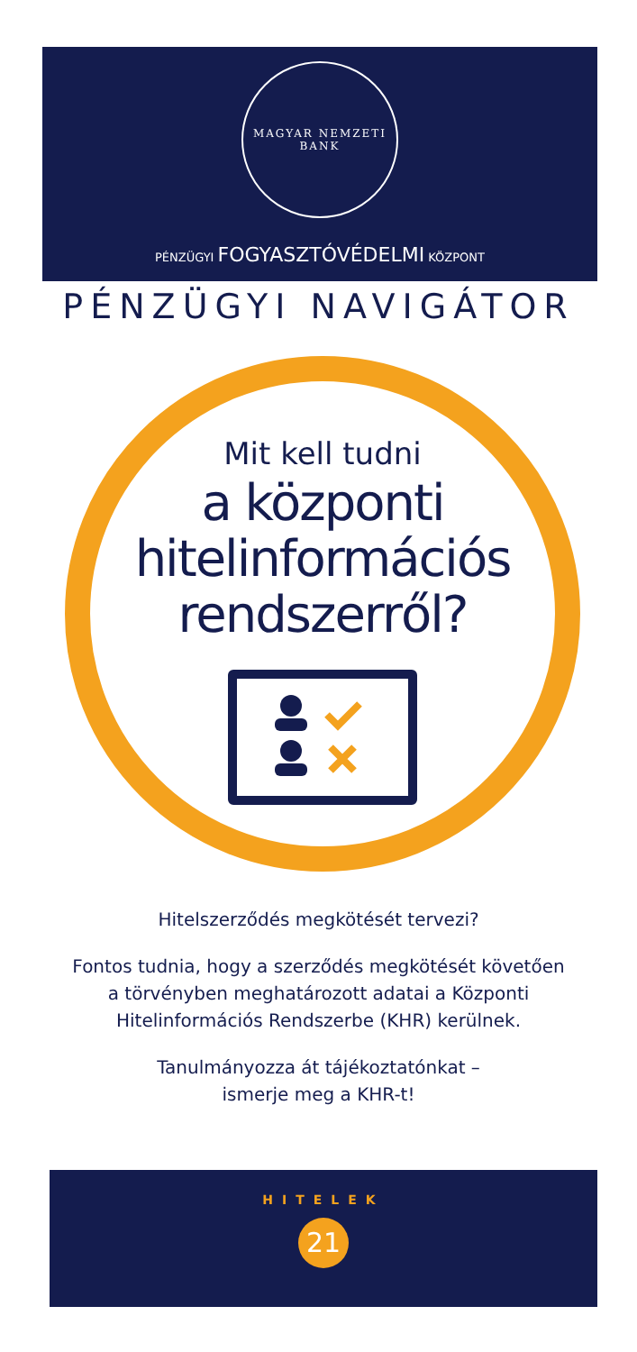MAGYAR NEMZETI BANK
PÉNZÜGYI FOGYASZTÓVÉDELMI KÖZPONT
PÉNZÜGYI NAVIGÁTOR
Mit kell tudni
a központi
hitelinformációs
rendszerről?
Hitelszerződés megkötését tervezi?
Fontos tudnia, hogy a szerződés megkötését követően
a törvényben meghatározott adatai a Központi
Hitelinformációs Rendszerbe (KHR) kerülnek.
Tanulmányozza át tájékoztatónkat –
ismerje meg a KHR-t!
HITELEK
21